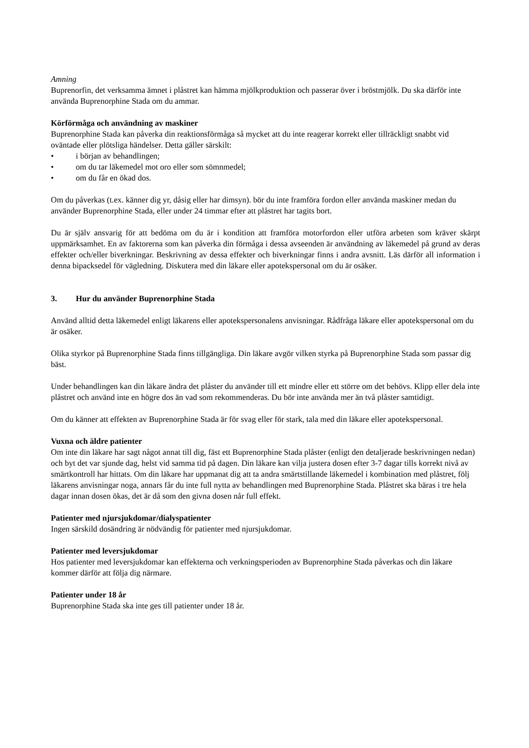Amning
Buprenorfin, det verksamma ämnet i plåstret kan hämma mjölkproduktion och passerar över i bröstmjölk. Du ska därför inte använda Buprenorphine Stada om du ammar.
Körförmåga och användning av maskiner
Buprenorphine Stada kan påverka din reaktionsförmåga så mycket att du inte reagerar korrekt eller tillräckligt snabbt vid oväntade eller plötsliga händelser. Detta gäller särskilt:
• i början av behandlingen;
• om du tar läkemedel mot oro eller som sömnmedel;
• om du får en ökad dos.
Om du påverkas (t.ex. känner dig yr, dåsig eller har dimsyn). bör du inte framföra fordon eller använda maskiner medan du använder Buprenorphine Stada, eller under 24 timmar efter att plåstret har tagits bort.
Du är själv ansvarig för att bedöma om du är i kondition att framföra motorfordon eller utföra arbeten som kräver skärpt uppmärksamhet. En av faktorerna som kan påverka din förmåga i dessa avseenden är användning av läkemedel på grund av deras effekter och/eller biverkningar. Beskrivning av dessa effekter och biverkningar finns i andra avsnitt. Läs därför all information i denna bipacksedel för vägledning. Diskutera med din läkare eller apotekspersonal om du är osäker.
3. Hur du använder Buprenorphine Stada
Använd alltid detta läkemedel enligt läkarens eller apotekspersonalens anvisningar. Rådfråga läkare eller apotekspersonal om du är osäker.
Olika styrkor på Buprenorphine Stada finns tillgängliga. Din läkare avgör vilken styrka på Buprenorphine Stada som passar dig bäst.
Under behandlingen kan din läkare ändra det plåster du använder till ett mindre eller ett större om det behövs. Klipp eller dela inte plåstret och använd inte en högre dos än vad som rekommenderas. Du bör inte använda mer än två plåster samtidigt.
Om du känner att effekten av Buprenorphine Stada är för svag eller för stark, tala med din läkare eller apotekspersonal.
Vuxna och äldre patienter
Om inte din läkare har sagt något annat till dig, fäst ett Buprenorphine Stada plåster (enligt den detaljerade beskrivningen nedan) och byt det var sjunde dag, helst vid samma tid på dagen. Din läkare kan vilja justera dosen efter 3-7 dagar tills korrekt nivå av smärtkontroll har hittats. Om din läkare har uppmanat dig att ta andra smärtstillande läkemedel i kombination med plåstret, följ läkarens anvisningar noga, annars får du inte full nytta av behandlingen med Buprenorphine Stada. Plåstret ska bäras i tre hela dagar innan dosen ökas, det är då som den givna dosen når full effekt.
Patienter med njursjukdomar/dialyspatienter
Ingen särskild dosändring är nödvändig för patienter med njursjukdomar.
Patienter med leversjukdomar
Hos patienter med leversjukdomar kan effekterna och verkningsperioden av Buprenorphine Stada påverkas och din läkare kommer därför att följa dig närmare.
Patienter under 18 år
Buprenorphine Stada ska inte ges till patienter under 18 år.